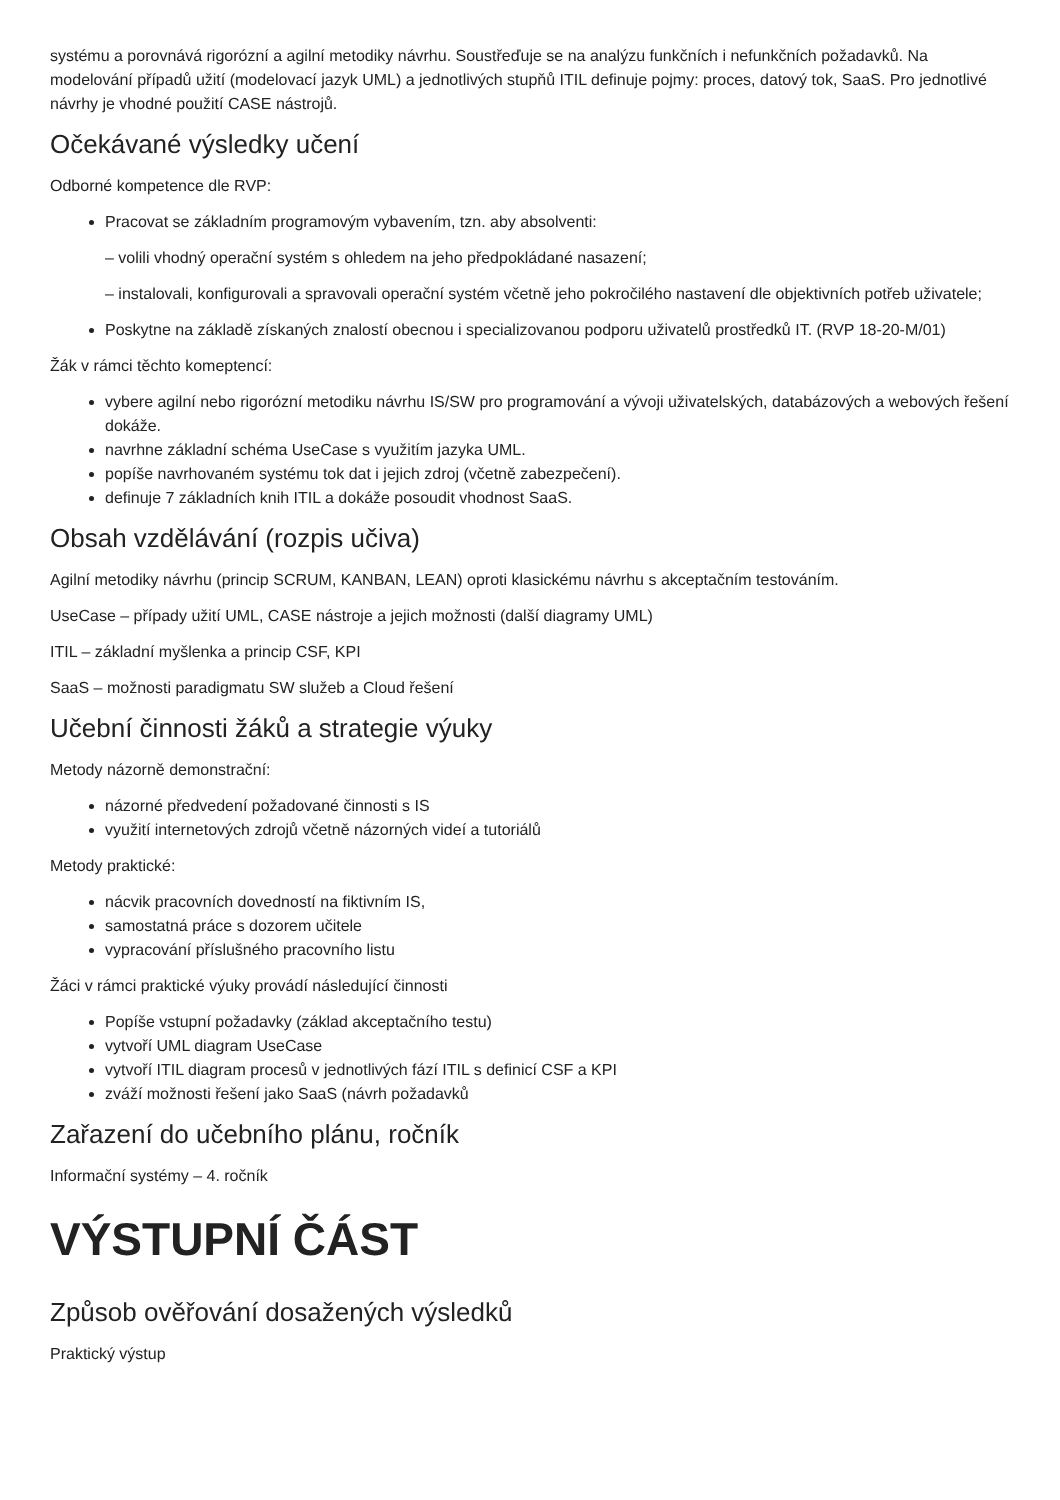systému a porovnává rigorózní a agilní metodiky návrhu. Soustřeďuje se na analýzu funkčních i nefunkčních požadavků. Na modelování případů užití (modelovací jazyk UML) a jednotlivých stupňů ITIL definuje pojmy: proces, datový tok, SaaS. Pro jednotlivé návrhy je vhodné použití CASE nástrojů.
Očekávané výsledky učení
Odborné kompetence dle RVP:
Pracovat se základním programovým vybavením, tzn. aby absolventi:
– volili vhodný operační systém s ohledem na jeho předpokládané nasazení;
– instalovali, konfigurovali a spravovali operační systém včetně jeho pokročilého nastavení dle objektivních potřeb uživatele;
Poskytne na základě získaných znalostí obecnou i specializovanou podporu uživatelů prostředků IT. (RVP 18-20-M/01)
Žák v rámci těchto komeptencí:
vybere agilní nebo rigorózní metodiku návrhu IS/SW pro programování a vývoji uživatelských, databázových a webových řešení dokáže.
navrhne základní schéma UseCase s využitím jazyka UML.
popíše navrhovaném systému tok dat i jejich zdroj (včetně zabezpečení).
definuje 7 základních knih ITIL a dokáže posoudit vhodnost SaaS.
Obsah vzdělávání (rozpis učiva)
Agilní metodiky návrhu (princip SCRUM, KANBAN, LEAN) oproti klasickému návrhu s akceptačním testováním.
UseCase – případy užití UML, CASE nástroje a jejich možnosti (další diagramy UML)
ITIL – základní myšlenka a princip CSF, KPI
SaaS – možnosti paradigmatu SW služeb a Cloud řešení
Učební činnosti žáků a strategie výuky
Metody názorně demonstrační:
názorné předvedení požadované činnosti s IS
využití internetových zdrojů včetně názorných videí a tutoriálů
Metody praktické:
nácvik pracovních dovedností na fiktivním IS,
samostatná práce s dozorem učitele
vypracování příslušného pracovního listu
Žáci v rámci praktické výuky provádí následující činnosti
Popíše vstupní požadavky (základ akceptačního testu)
vytvoří UML diagram UseCase
vytvoří ITIL diagram procesů v jednotlivých fází ITIL s definicí CSF a KPI
zváží možnosti řešení jako SaaS (návrh požadavků
Zařazení do učebního plánu, ročník
Informační systémy – 4. ročník
VÝSTUPNÍ ČÁST
Způsob ověřování dosažených výsledků
Praktický výstup